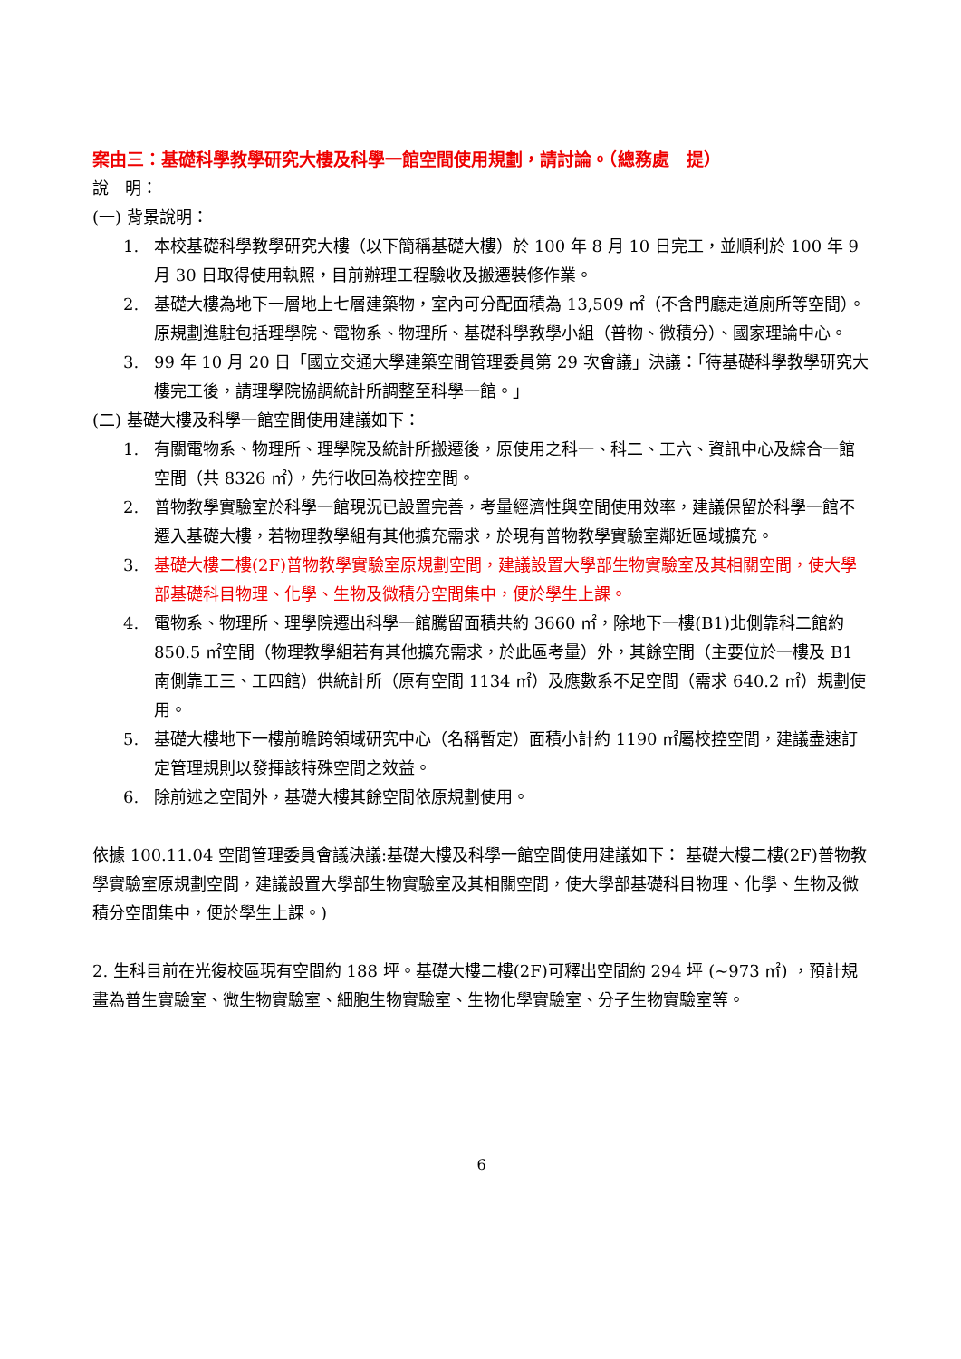案由三：基礎科學教學研究大樓及科學一館空間使用規劃，請討論。（總務處　提）
說　明：
(一) 背景說明：
1. 本校基礎科學教學研究大樓（以下簡稱基礎大樓）於 100 年 8 月 10 日完工，並順利於 100 年 9 月 30 日取得使用執照，目前辦理工程驗收及搬遷裝修作業。
2. 基礎大樓為地下一層地上七層建築物，室內可分配面積為 13,509 ㎡（不含門廳走道廁所等空間）。原規劃進駐包括理學院、電物系、物理所、基礎科學教學小組（普物、微積分）、國家理論中心。
3. 99 年 10 月 20 日「國立交通大學建築空間管理委員第 29 次會議」決議：「待基礎科學教學研究大樓完工後，請理學院協調統計所調整至科學一館。」
(二) 基礎大樓及科學一館空間使用建議如下：
1. 有關電物系、物理所、理學院及統計所搬遷後，原使用之科一、科二、工六、資訊中心及綜合一館空間（共 8326 ㎡），先行收回為校控空間。
2. 普物教學實驗室於科學一館現況已設置完善，考量經濟性與空間使用效率，建議保留於科學一館不遷入基礎大樓，若物理教學組有其他擴充需求，於現有普物教學實驗室鄰近區域擴充。
3. 基礎大樓二樓(2F)普物教學實驗室原規劃空間，建議設置大學部生物實驗室及其相關空間，使大學部基礎科目物理、化學、生物及微積分空間集中，便於學生上課。
4. 電物系、物理所、理學院遷出科學一館騰留面積共約 3660 ㎡，除地下一樓(B1)北側靠科二館約 850.5 ㎡空間（物理教學組若有其他擴充需求，於此區考量）外，其餘空間（主要位於一樓及 B1 南側靠工三、工四館）供統計所（原有空間 1134 ㎡）及應數系不足空間（需求 640.2 ㎡）規劃使用。
5. 基礎大樓地下一樓前瞻跨領域研究中心（名稱暫定）面積小計約 1190 ㎡屬校控空間，建議盡速訂定管理規則以發揮該特殊空間之效益。
6. 除前述之空間外，基礎大樓其餘空間依原規劃使用。
依據 100.11.04 空間管理委員會議決議:基礎大樓及科學一館空間使用建議如下： 基礎大樓二樓(2F)普物教學實驗室原規劃空間，建議設置大學部生物實驗室及其相關空間，使大學部基礎科目物理、化學、生物及微積分空間集中，便於學生上課。)
2. 生科目前在光復校區現有空間約 188 坪。基礎大樓二樓(2F)可釋出空間約 294 坪 (~973 ㎡) ，預計規畫為普生實驗室、微生物實驗室、細胞生物實驗室、生物化學實驗室、分子生物實驗室等。
6